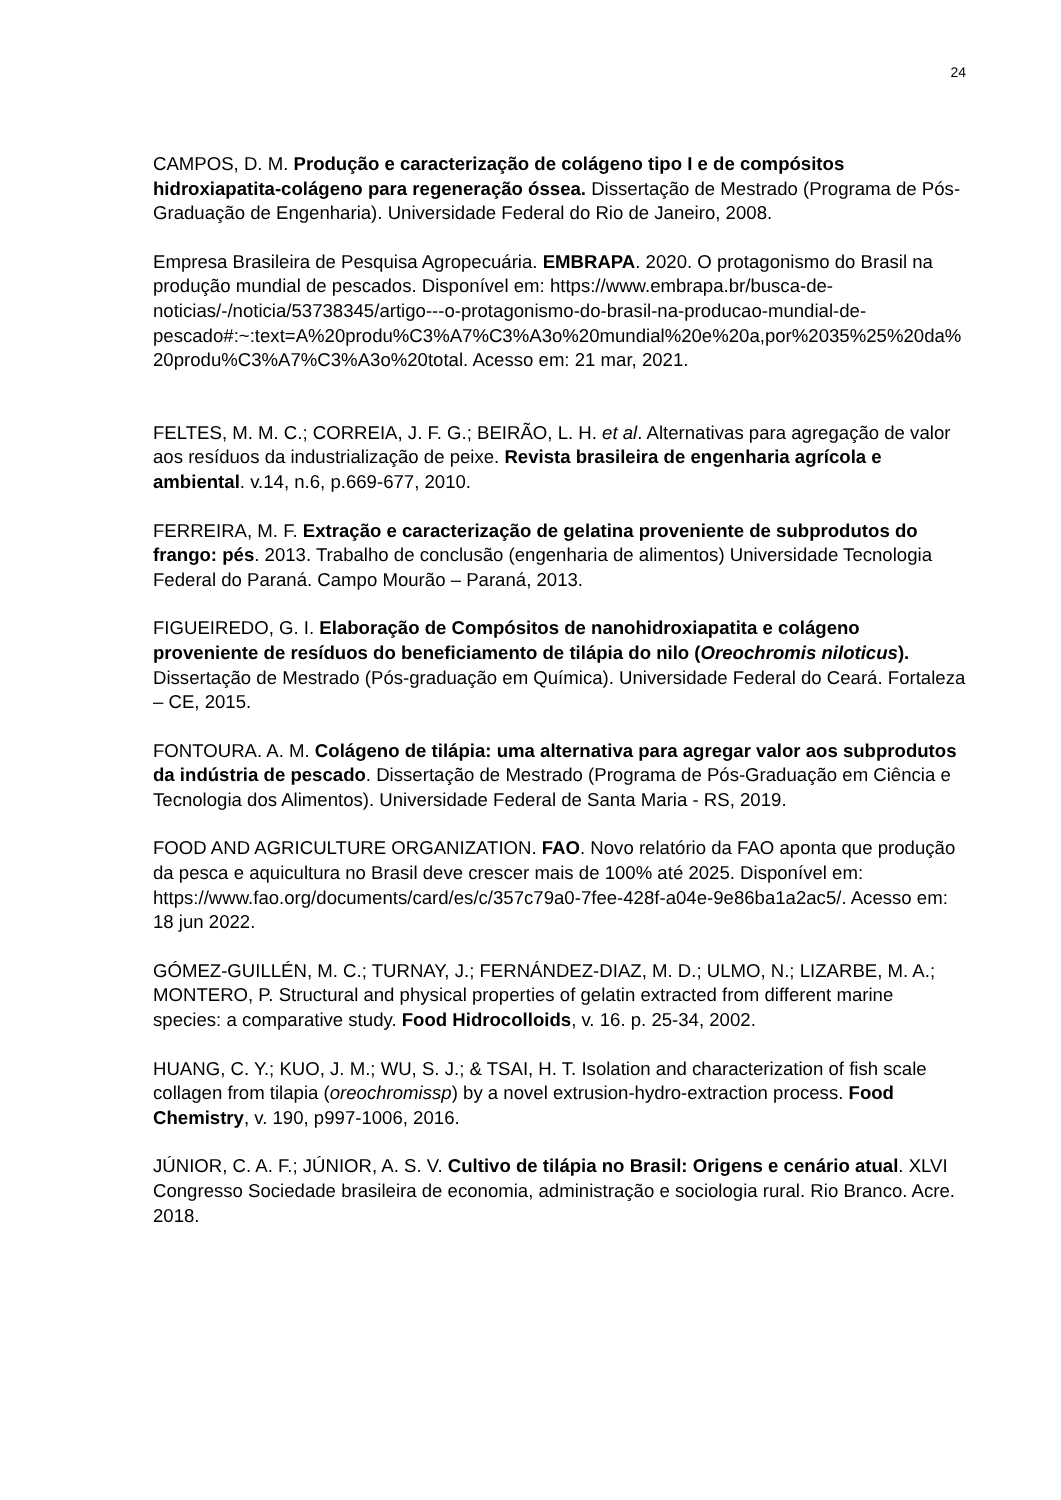24
CAMPOS, D. M. Produção e caracterização de colágeno tipo I e de compósitos hidroxiapatita-colágeno para regeneração óssea. Dissertação de Mestrado (Programa de Pós-Graduação de Engenharia). Universidade Federal do Rio de Janeiro, 2008.
Empresa Brasileira de Pesquisa Agropecuária. EMBRAPA. 2020. O protagonismo do Brasil na produção mundial de pescados. Disponível em: https://www.embrapa.br/busca-de-noticias/-/noticia/53738345/artigo---o-protagonismo-do-brasil-na-producao-mundial-de-pescado#:~:text=A%20produ%C3%A7%C3%A3o%20mundial%20e%20a,por%2035%25%20da%20produ%C3%A7%C3%A3o%20total. Acesso em: 21 mar, 2021.
FELTES, M. M. C.; CORREIA, J. F. G.; BEIRÃO, L. H. et al. Alternativas para agregação de valor aos resíduos da industrialização de peixe. Revista brasileira de engenharia agrícola e ambiental. v.14, n.6, p.669-677, 2010.
FERREIRA, M. F. Extração e caracterização de gelatina proveniente de subprodutos do frango: pés. 2013. Trabalho de conclusão (engenharia de alimentos) Universidade Tecnologia Federal do Paraná. Campo Mourão – Paraná, 2013.
FIGUEIREDO, G. I. Elaboração de Compósitos de nanohidroxiapatita e colágeno proveniente de resíduos do beneficiamento de tilápia do nilo (Oreochromis niloticus). Dissertação de Mestrado (Pós-graduação em Química). Universidade Federal do Ceará. Fortaleza – CE, 2015.
FONTOURA. A. M. Colágeno de tilápia: uma alternativa para agregar valor aos subprodutos da indústria de pescado. Dissertação de Mestrado (Programa de Pós-Graduação em Ciência e Tecnologia dos Alimentos). Universidade Federal de Santa Maria - RS, 2019.
FOOD AND AGRICULTURE ORGANIZATION. FAO. Novo relatório da FAO aponta que produção da pesca e aquicultura no Brasil deve crescer mais de 100% até 2025. Disponível em: https://www.fao.org/documents/card/es/c/357c79a0-7fee-428f-a04e-9e86ba1a2ac5/. Acesso em: 18 jun 2022.
GÓMEZ-GUILLÉN, M. C.; TURNAY, J.; FERNÁNDEZ-DIAZ, M. D.; ULMO, N.; LIZARBE, M. A.; MONTERO, P. Structural and physical properties of gelatin extracted from different marine species: a comparative study. Food Hidrocolloids, v. 16. p. 25-34, 2002.
HUANG, C. Y.; KUO, J. M.; WU, S. J.; & TSAI, H. T. Isolation and characterization of fish scale collagen from tilapia (oreochromissp) by a novel extrusion-hydro-extraction process. Food Chemistry, v. 190, p997-1006, 2016.
JÚNIOR, C. A. F.; JÚNIOR, A. S. V. Cultivo de tilápia no Brasil: Origens e cenário atual. XLVI Congresso Sociedade brasileira de economia, administração e sociologia rural. Rio Branco. Acre. 2018.